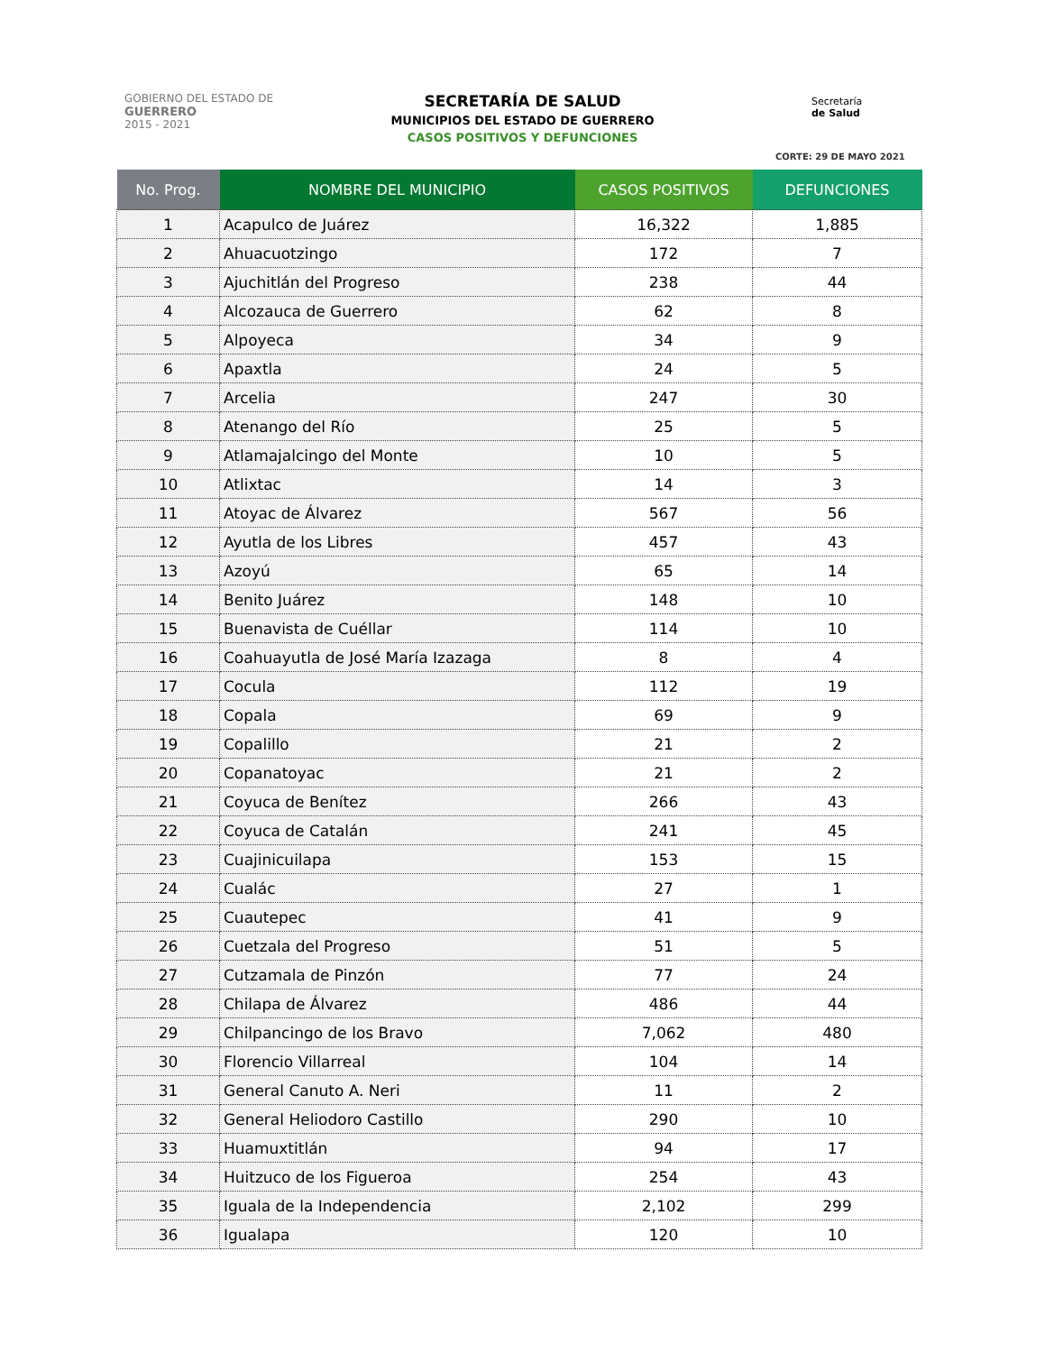GOBIERNO DEL ESTADO DE
GUERRERO
2015 - 2021
SECRETARÍA DE SALUD
MUNICIPIOS DEL ESTADO DE GUERRERO
CASOS POSITIVOS Y DEFUNCIONES
Secretaría
de Salud
CORTE: 29 DE MAYO 2021
| No. Prog. | NOMBRE DEL MUNICIPIO | CASOS POSITIVOS | DEFUNCIONES |
| --- | --- | --- | --- |
| 1 | Acapulco de Juárez | 16,322 | 1,885 |
| 2 | Ahuacuotzingo | 172 | 7 |
| 3 | Ajuchitlán del Progreso | 238 | 44 |
| 4 | Alcozauca de Guerrero | 62 | 8 |
| 5 | Alpoyeca | 34 | 9 |
| 6 | Apaxtla | 24 | 5 |
| 7 | Arcelia | 247 | 30 |
| 8 | Atenango del Río | 25 | 5 |
| 9 | Atlamajalcingo del Monte | 10 | 5 |
| 10 | Atlixtac | 14 | 3 |
| 11 | Atoyac de Álvarez | 567 | 56 |
| 12 | Ayutla de los Libres | 457 | 43 |
| 13 | Azoyú | 65 | 14 |
| 14 | Benito Juárez | 148 | 10 |
| 15 | Buenavista de Cuéllar | 114 | 10 |
| 16 | Coahuayutla de José María Izazaga | 8 | 4 |
| 17 | Cocula | 112 | 19 |
| 18 | Copala | 69 | 9 |
| 19 | Copalillo | 21 | 2 |
| 20 | Copanatoyac | 21 | 2 |
| 21 | Coyuca de Benítez | 266 | 43 |
| 22 | Coyuca de Catalán | 241 | 45 |
| 23 | Cuajinicuilapa | 153 | 15 |
| 24 | Cualác | 27 | 1 |
| 25 | Cuautepec | 41 | 9 |
| 26 | Cuetzala del Progreso | 51 | 5 |
| 27 | Cutzamala de Pinzón | 77 | 24 |
| 28 | Chilapa de Álvarez | 486 | 44 |
| 29 | Chilpancingo de los Bravo | 7,062 | 480 |
| 30 | Florencio Villarreal | 104 | 14 |
| 31 | General Canuto A. Neri | 11 | 2 |
| 32 | General Heliodoro Castillo | 290 | 10 |
| 33 | Huamuxtitlán | 94 | 17 |
| 34 | Huitzuco de los Figueroa | 254 | 43 |
| 35 | Iguala de la Independencia | 2,102 | 299 |
| 36 | Igualapa | 120 | 10 |